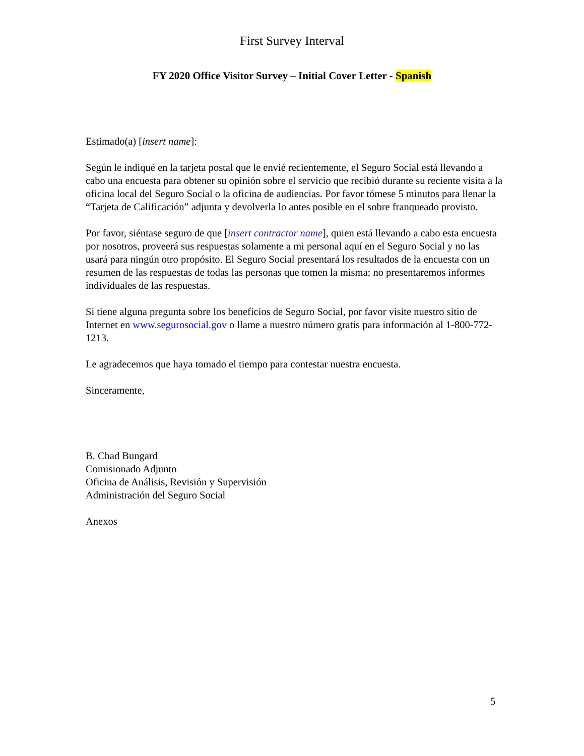First Survey Interval
FY 2020 Office Visitor Survey – Initial Cover Letter - Spanish
Estimado(a) [insert name]:
Según le indiqué en la tarjeta postal que le envié recientemente, el Seguro Social está llevando a cabo una encuesta para obtener su opinión sobre el servicio que recibió durante su reciente visita a la oficina local del Seguro Social o la oficina de audiencias. Por favor tómese 5 minutos para llenar la “Tarjeta de Calificación” adjunta y devolverla lo antes posible en el sobre franqueado provisto.
Por favor, siéntase seguro de que [insert contractor name], quien está llevando a cabo esta encuesta por nosotros, proveerá sus respuestas solamente a mi personal aquí en el Seguro Social y no las usará para ningún otro propósito. El Seguro Social presentará los resultados de la encuesta con un resumen de las respuestas de todas las personas que tomen la misma; no presentaremos informes individuales de las respuestas.
Si tiene alguna pregunta sobre los beneficios de Seguro Social, por favor visite nuestro sitio de Internet en www.segurosocial.gov o llame a nuestro número gratis para información al 1-800-772-1213.
Le agradecemos que haya tomado el tiempo para contestar nuestra encuesta.
Sinceramente,
B. Chad Bungard
Comisionado Adjunto
Oficina de Análisis, Revisión y Supervisión
Administración del Seguro Social
Anexos
5